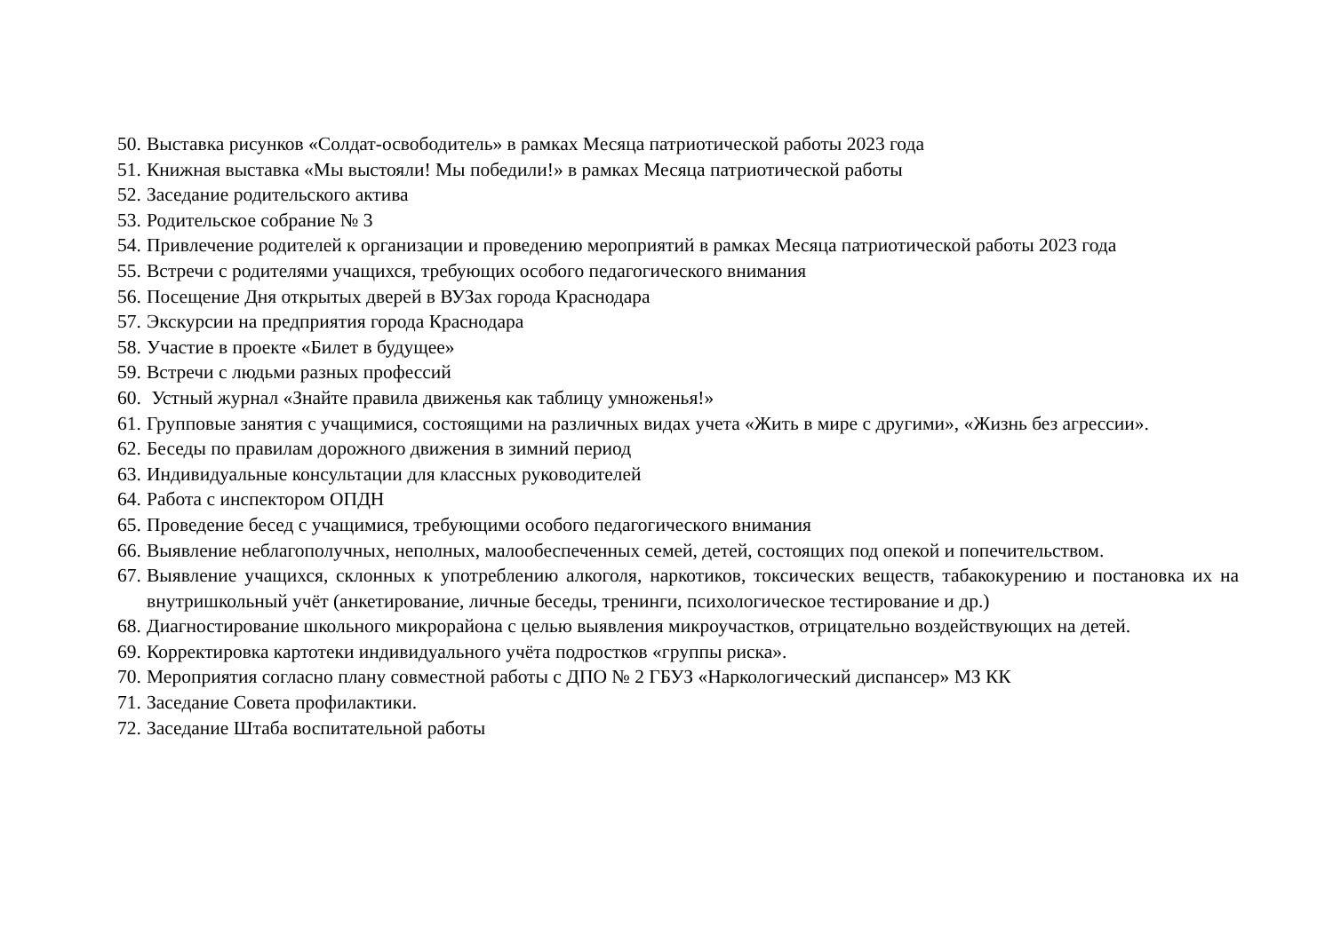50. Выставка рисунков «Солдат-освободитель» в рамках Месяца патриотической работы 2023 года
51. Книжная выставка «Мы выстояли! Мы победили!» в рамках Месяца патриотической работы
52. Заседание родительского актива
53. Родительское собрание № 3
54. Привлечение родителей к организации и проведению мероприятий в рамках Месяца патриотической работы 2023 года
55. Встречи с родителями учащихся, требующих особого педагогического внимания
56. Посещение Дня открытых дверей в ВУЗах города Краснодара
57. Экскурсии на предприятия города Краснодара
58. Участие в проекте «Билет в будущее»
59. Встречи с людьми разных профессий
60. Устный журнал «Знайте правила движенья как таблицу умноженья!»
61. Групповые занятия с учащимися, состоящими на различных видах учета «Жить в мире с другими», «Жизнь без агрессии».
62. Беседы по правилам дорожного движения в зимний период
63. Индивидуальные консультации для классных руководителей
64. Работа с инспектором ОПДН
65. Проведение бесед с учащимися, требующими особого педагогического внимания
66. Выявление неблагополучных, неполных, малообеспеченных семей, детей, состоящих под опекой и попечительством.
67. Выявление учащихся, склонных к употреблению алкоголя, наркотиков, токсических веществ, табакокурению и постановка их на внутришкольный учёт (анкетирование, личные беседы, тренинги, психологическое тестирование и др.)
68. Диагностирование школьного микрорайона с целью выявления микроучастков, отрицательно воздействующих на детей.
69. Корректировка картотеки индивидуального учёта подростков «группы риска».
70. Мероприятия согласно плану совместной работы с ДПО № 2 ГБУЗ «Наркологический диспансер» МЗ КК
71. Заседание Совета профилактики.
72. Заседание Штаба воспитательной работы